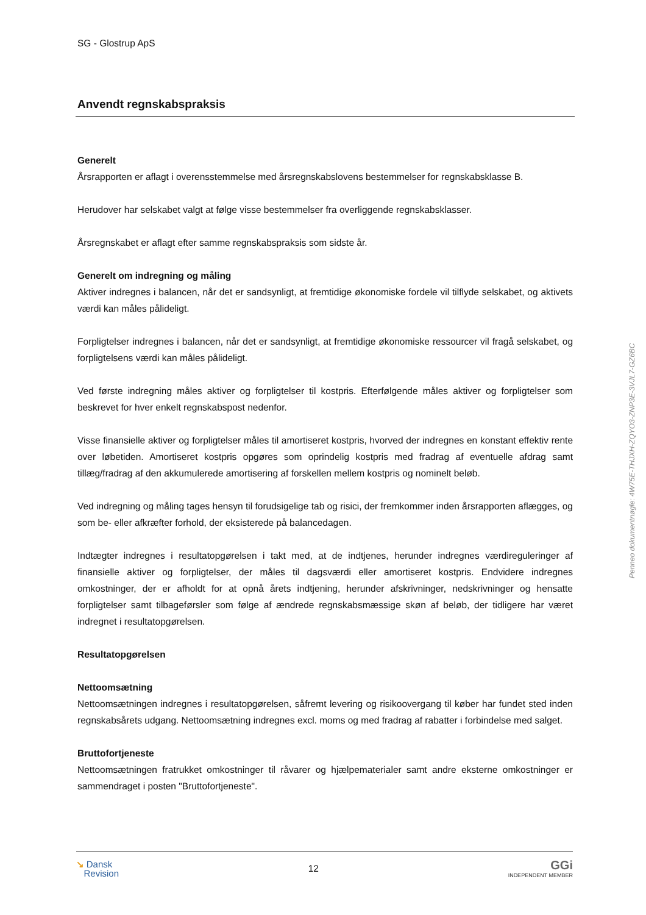SG - Glostrup ApS
Anvendt regnskabspraksis
Generelt
Årsrapporten er aflagt i overensstemmelse med årsregnskabslovens bestemmelser for regnskabsklasse B.
Herudover har selskabet valgt at følge visse bestemmelser fra overliggende regnskabsklasser.
Årsregnskabet er aflagt efter samme regnskabspraksis som sidste år.
Generelt om indregning og måling
Aktiver indregnes i balancen, når det er sandsynligt, at fremtidige økonomiske fordele vil tilflyde selskabet, og aktivets værdi kan måles pålideligt.
Forpligtelser indregnes i balancen, når det er sandsynligt, at fremtidige økonomiske ressourcer vil fragå selskabet, og forpligtelsens værdi kan måles pålideligt.
Ved første indregning måles aktiver og forpligtelser til kostpris. Efterfølgende måles aktiver og forpligtelser som beskrevet for hver enkelt regnskabspost nedenfor.
Visse finansielle aktiver og forpligtelser måles til amortiseret kostpris, hvorved der indregnes en konstant effektiv rente over løbetiden. Amortiseret kostpris opgøres som oprindelig kostpris med fradrag af eventuelle afdrag samt tillæg/fradrag af den akkumulerede amortisering af forskellen mellem kostpris og nominelt beløb.
Ved indregning og måling tages hensyn til forudsigelige tab og risici, der fremkommer inden årsrapporten aflægges, og som be- eller afkræfter forhold, der eksisterede på balancedagen.
Indtægter indregnes i resultatopgørelsen i takt med, at de indtjenes, herunder indregnes værdireguleringer af finansielle aktiver og forpligtelser, der måles til dagsværdi eller amortiseret kostpris. Endvidere indregnes omkostninger, der er afholdt for at opnå årets indtjening, herunder afskrivninger, nedskrivninger og hensatte forpligtelser samt tilbageførsler som følge af ændrede regnskabsmæssige skøn af beløb, der tidligere har været indregnet i resultatopgørelsen.
Resultatopgørelsen
Nettoomsætning
Nettoomsætningen indregnes i resultatopgørelsen, såfremt levering og risikoovergang til køber har fundet sted inden regnskabsårets udgang. Nettoomsætning indregnes excl. moms og med fradrag af rabatter i forbindelse med salget.
Bruttofortjeneste
Nettoomsætningen fratrukket omkostninger til råvarer og hjælpematerialer samt andre eksterne omkostninger er sammendraget i posten "Bruttofortjeneste".
Penneo dokumentnøgle: 4W75E-THJXH-ZQYO3-ZNP3E-3VJL7-GZ6BC
↘ Dansk
Revision
12
GGi
INDEPENDENT MEMBER